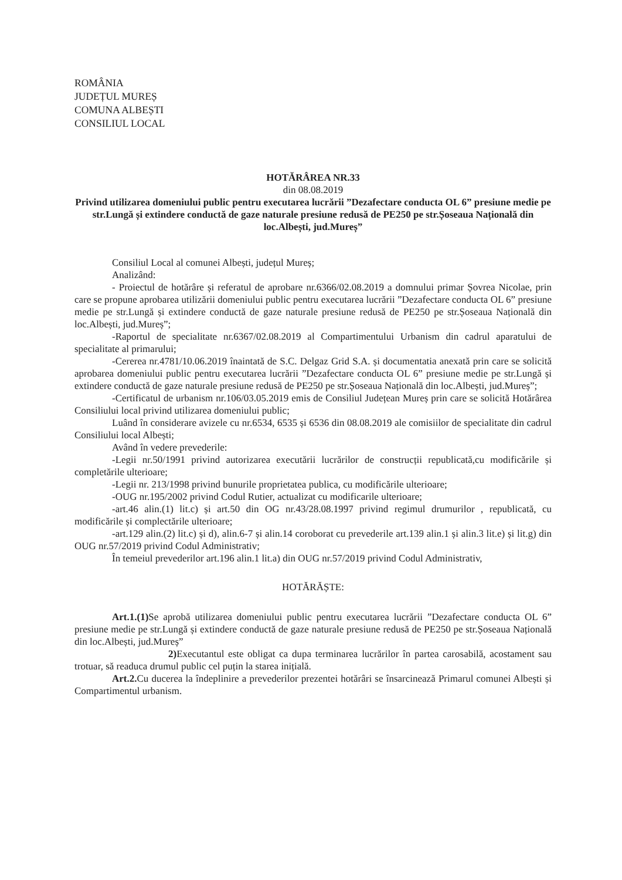ROMÂNIA
JUDEȚUL MUREȘ
COMUNA ALBEȘTI
CONSILIUL LOCAL
HOTĂRÂREA NR.33
din 08.08.2019
Privind utilizarea domeniului public pentru executarea lucrării ”Dezafectare conducta OL 6” presiune medie pe str.Lungă și extindere conductă de gaze naturale presiune redusă de PE250 pe str.Șoseaua Națională din loc.Albești, jud.Mureș”
Consiliul Local al comunei Albești, județul Mureș;
Analizând:
- Proiectul de hotărâre și referatul de aprobare nr.6366/02.08.2019 a domnului primar Șovrea Nicolae, prin care se propune aprobarea utilizării domeniului public pentru executarea lucrării ”Dezafectare conducta OL 6” presiune medie pe str.Lungă și extindere conductă de gaze naturale presiune redusă de PE250 pe str.Șoseaua Națională din loc.Albești, jud.Mureș”;
-Raportul de specialitate nr.6367/02.08.2019 al Compartimentului Urbanism din cadrul aparatului de specialitate al primarului;
-Cererea nr.4781/10.06.2019 înaintată de S.C. Delgaz Grid S.A. și documentatia anexată prin care se solicită aprobarea domeniului public pentru executarea lucrării ”Dezafectare conducta OL 6” presiune medie pe str.Lungă și extindere conductă de gaze naturale presiune redusă de PE250 pe str.Șoseaua Națională din loc.Albești, jud.Mureș”;
-Certificatul de urbanism nr.106/03.05.2019 emis de Consiliul Județean Mureș prin care se solicită Hotărârea Consiliului local privind utilizarea domeniului public;
Luând în considerare avizele cu nr.6534, 6535 și 6536 din 08.08.2019 ale comisiilor de specialitate din cadrul Consiliului local Albești;
Având în vedere prevederile:
-Legii nr.50/1991 privind autorizarea executării lucrărilor de construcții republicată,cu modificările și completările ulterioare;
-Legii nr. 213/1998 privind bunurile proprietatea publica, cu modificările ulterioare;
-OUG nr.195/2002 privind Codul Rutier, actualizat cu modificarile ulterioare;
-art.46 alin.(1) lit.c) și art.50 din OG nr.43/28.08.1997 privind regimul drumurilor , republicată, cu modificările și complectările ulterioare;
-art.129 alin.(2) lit.c) și d), alin.6-7 și alin.14 coroborat cu prevederile art.139 alin.1 și alin.3 lit.e) și lit.g) din OUG nr.57/2019 privind Codul Administrativ;
În temeiul prevederilor art.196 alin.1 lit.a) din OUG nr.57/2019 privind Codul Administrativ,
HOTĂRĂȘTE:
Art.1.(1) Se aprobă utilizarea domeniului public pentru executarea lucrării ”Dezafectare conducta OL 6” presiune medie pe str.Lungă și extindere conductă de gaze naturale presiune redusă de PE250 pe str.Șoseaua Națională din loc.Albești, jud.Mureș”
2) Executantul este obligat ca dupa terminarea lucrărilor în partea carosabilă, acostament sau trotuar, să readuca drumul public cel puțin la starea inițială.
Art.2. Cu ducerea la îndeplinire a prevederilor prezentei hotărâri se însarcinează Primarul comunei Albești și Compartimentul urbanism.